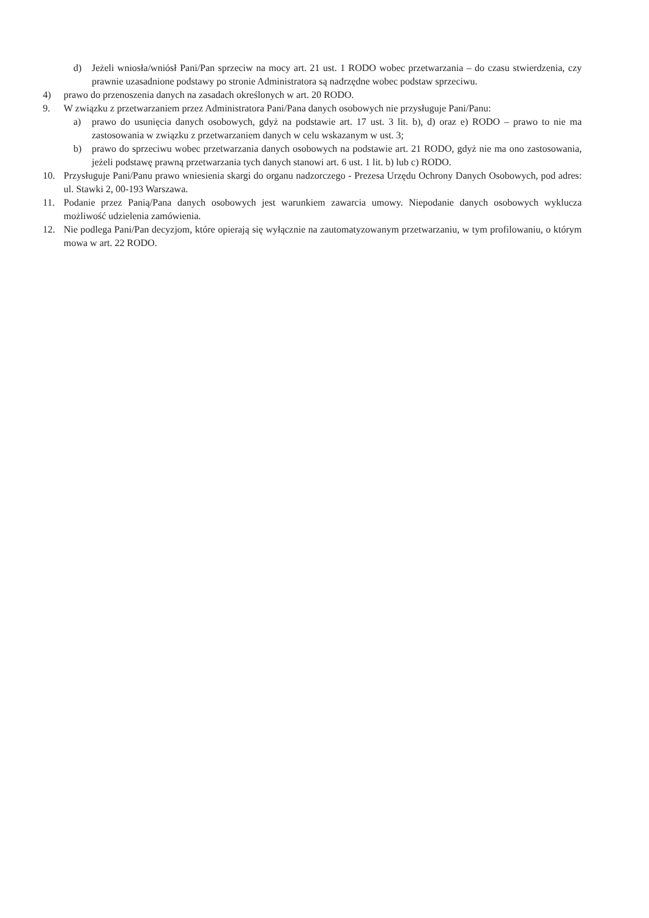d) Jeżeli wniosła/wniósł Pani/Pan sprzeciw na mocy art. 21 ust. 1 RODO wobec przetwarzania – do czasu stwierdzenia, czy prawnie uzasadnione podstawy po stronie Administratora są nadrzędne wobec podstaw sprzeciwu.
4) prawo do przenoszenia danych na zasadach określonych w art. 20 RODO.
9. W związku z przetwarzaniem przez Administratora Pani/Pana danych osobowych nie przysługuje Pani/Panu:
a) prawo do usunięcia danych osobowych, gdyż na podstawie art. 17 ust. 3 lit. b), d) oraz e) RODO – prawo to nie ma zastosowania w związku z przetwarzaniem danych w celu wskazanym w ust. 3;
b) prawo do sprzeciwu wobec przetwarzania danych osobowych na podstawie art. 21 RODO, gdyż nie ma ono zastosowania, jeżeli podstawę prawną przetwarzania tych danych stanowi art. 6 ust. 1 lit. b) lub c) RODO.
10. Przysługuje Pani/Panu prawo wniesienia skargi do organu nadzorczego - Prezesa Urzędu Ochrony Danych Osobowych, pod adres: ul. Stawki 2, 00-193 Warszawa.
11. Podanie przez Panią/Pana danych osobowych jest warunkiem zawarcia umowy. Niepodanie danych osobowych wyklucza możliwość udzielenia zamówienia.
12. Nie podlega Pani/Pan decyzjom, które opierają się wyłącznie na zautomatyzowanym przetwarzaniu, w tym profilowaniu, o którym mowa w art. 22 RODO.